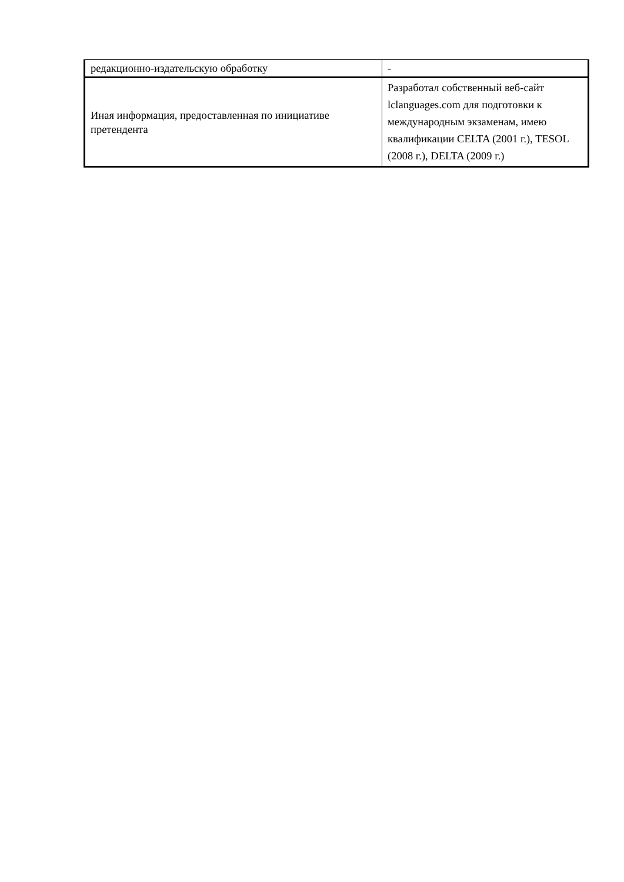| редакционно-издательскую обработку | - |
| Иная информация, предоставленная по инициативе претендента | Разработал собственный веб-сайт lclanguages.com для подготовки к международным экзаменам, имею квалификации CELTA (2001 г.), TESOL (2008 г.), DELTA (2009 г.) |